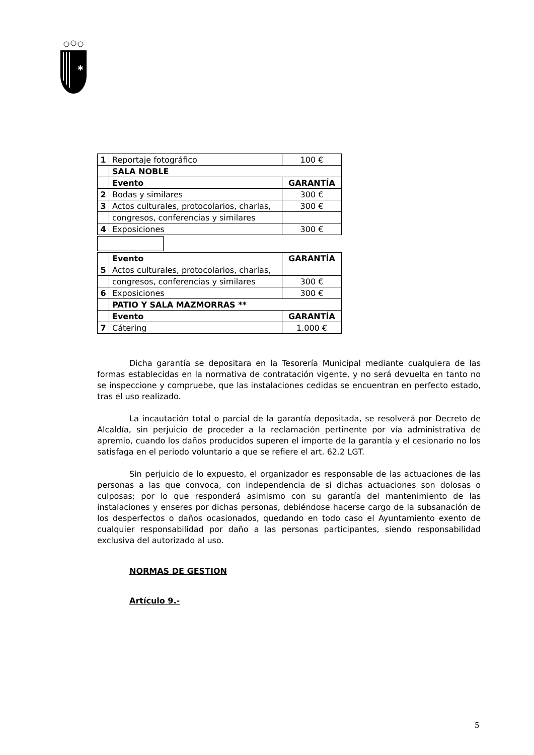✱
| 1 | Reportaje fotográfico | 100 € |
| | SALA NOBLE | |
| | Evento | GARANTÍA |
| 2 | Bodas y similares | 300 € |
| 3 | Actos culturales, protocolarios, charlas, | 300 € |
| | congresos, conferencias y similares | |
| 4 | Exposiciones | 300 € |
| | Evento | GARANTÍA |
| 5 | Actos culturales, protocolarios, charlas, | |
| | congresos, conferencias y similares | 300 € |
| 6 | Exposiciones | 300 € |
| | PATIO Y SALA MAZMORRAS ** | |
| | Evento | GARANTÍA |
| 7 | Cátering | 1.000 € |
Dicha garantía se depositara en la Tesorería Municipal mediante cualquiera de las formas establecidas en la normativa de contratación vigente, y no será devuelta en tanto no se inspeccione y compruebe, que las instalaciones cedidas se encuentran en perfecto estado, tras el uso realizado.
La incautación total o parcial de la garantía depositada, se resolverá por Decreto de Alcaldía, sin perjuicio de proceder a la reclamación pertinente por vía administrativa de apremio, cuando los daños producidos superen el importe de la garantía y el cesionario no los satisfaga en el periodo voluntario a que se refiere el art. 62.2 LGT.
Sin perjuicio de lo expuesto, el organizador es responsable de las actuaciones de las personas a las que convoca, con independencia de si dichas actuaciones son dolosas o culposas; por lo que responderá asimismo con su garantía del mantenimiento de las instalaciones y enseres por dichas personas, debiéndose hacerse cargo de la subsanación de los desperfectos o daños ocasionados, quedando en todo caso el Ayuntamiento exento de cualquier responsabilidad por daño a las personas participantes, siendo responsabilidad exclusiva del autorizado al uso.
NORMAS DE GESTION
Artículo 9.-
5